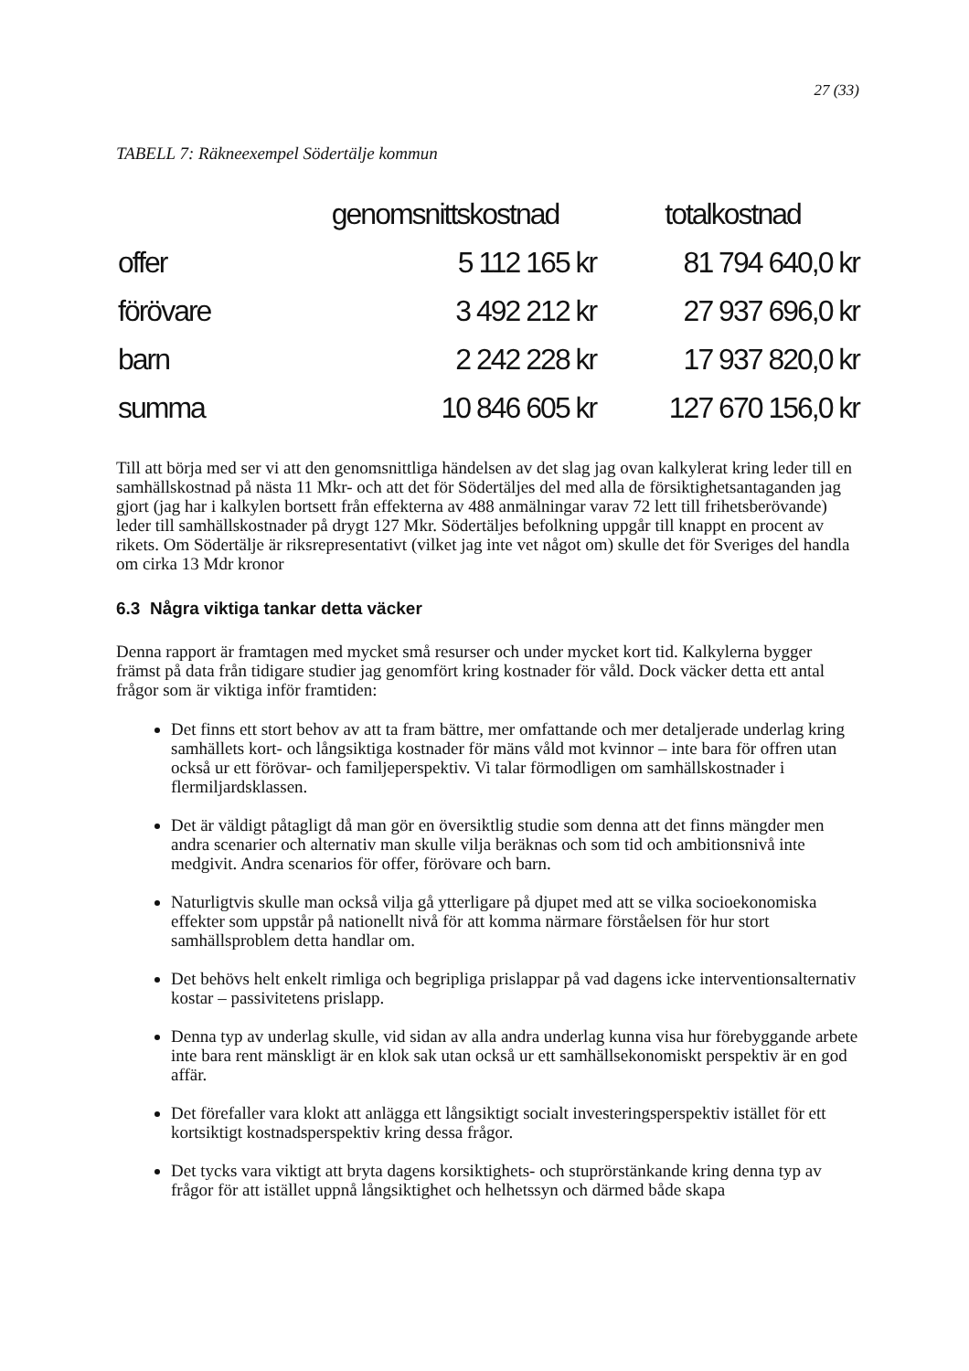27 (33)
TABELL 7: Räkneexempel Södertälje kommun
| | genomsnittskostnad | totalkostnad |
| --- | --- | --- |
| offer | 5 112 165 kr | 81 794 640,0 kr |
| förövare | 3 492 212 kr | 27 937 696,0 kr |
| barn | 2 242 228 kr | 17 937 820,0 kr |
| summa | 10 846 605 kr | 127 670 156,0 kr |
Till att börja med ser vi att den genomsnittliga händelsen av det slag jag ovan kalkylerat kring leder till en samhällskostnad på nästa 11 Mkr- och att det för Södertäljes del med alla de försiktighetsantaganden jag gjort (jag har i kalkylen bortsett från effekterna av 488 anmälningar varav 72 lett till frihetsberövande) leder till samhällskostnader på drygt 127 Mkr. Södertäljes befolkning uppgår till knappt en procent av rikets. Om Södertälje är riksrepresentativt (vilket jag inte vet något om) skulle det för Sveriges del handla om cirka 13 Mdr kronor
6.3 Några viktiga tankar detta väcker
Denna rapport är framtagen med mycket små resurser och under mycket kort tid. Kalkylerna bygger främst på data från tidigare studier jag genomfört kring kostnader för våld. Dock väcker detta ett antal frågor som är viktiga inför framtiden:
Det finns ett stort behov av att ta fram bättre, mer omfattande och mer detaljerade underlag kring samhällets kort- och långsiktiga kostnader för mäns våld mot kvinnor – inte bara för offren utan också ur ett förövar- och familjeperspektiv. Vi talar förmodligen om samhällskostnader i flermiljardsklassen.
Det är väldigt påtagligt då man gör en översiktlig studie som denna att det finns mängder men andra scenarier och alternativ man skulle vilja beräknas och som tid och ambitionsnivå inte medgivit. Andra scenarios för offer, förövare och barn.
Naturligtvis skulle man också vilja gå ytterligare på djupet med att se vilka socioekonomiska effekter som uppstår på nationellt nivå för att komma närmare förståelsen för hur stort samhällsproblem detta handlar om.
Det behövs helt enkelt rimliga och begripliga prislappar på vad dagens icke interventionsalternativ kostar – passivitetens prislapp.
Denna typ av underlag skulle, vid sidan av alla andra underlag kunna visa hur förebyggande arbete inte bara rent mänskligt är en klok sak utan också ur ett samhällsekonomiskt perspektiv är en god affär.
Det förefaller vara klokt att anlägga ett långsiktigt socialt investeringsperspektiv istället för ett kortsiktigt kostnadsperspektiv kring dessa frågor.
Det tycks vara viktigt att bryta dagens korsiktighets- och stuprörstänkande kring denna typ av frågor för att istället uppnå långsiktighet och helhetssyn och därmed både skapa